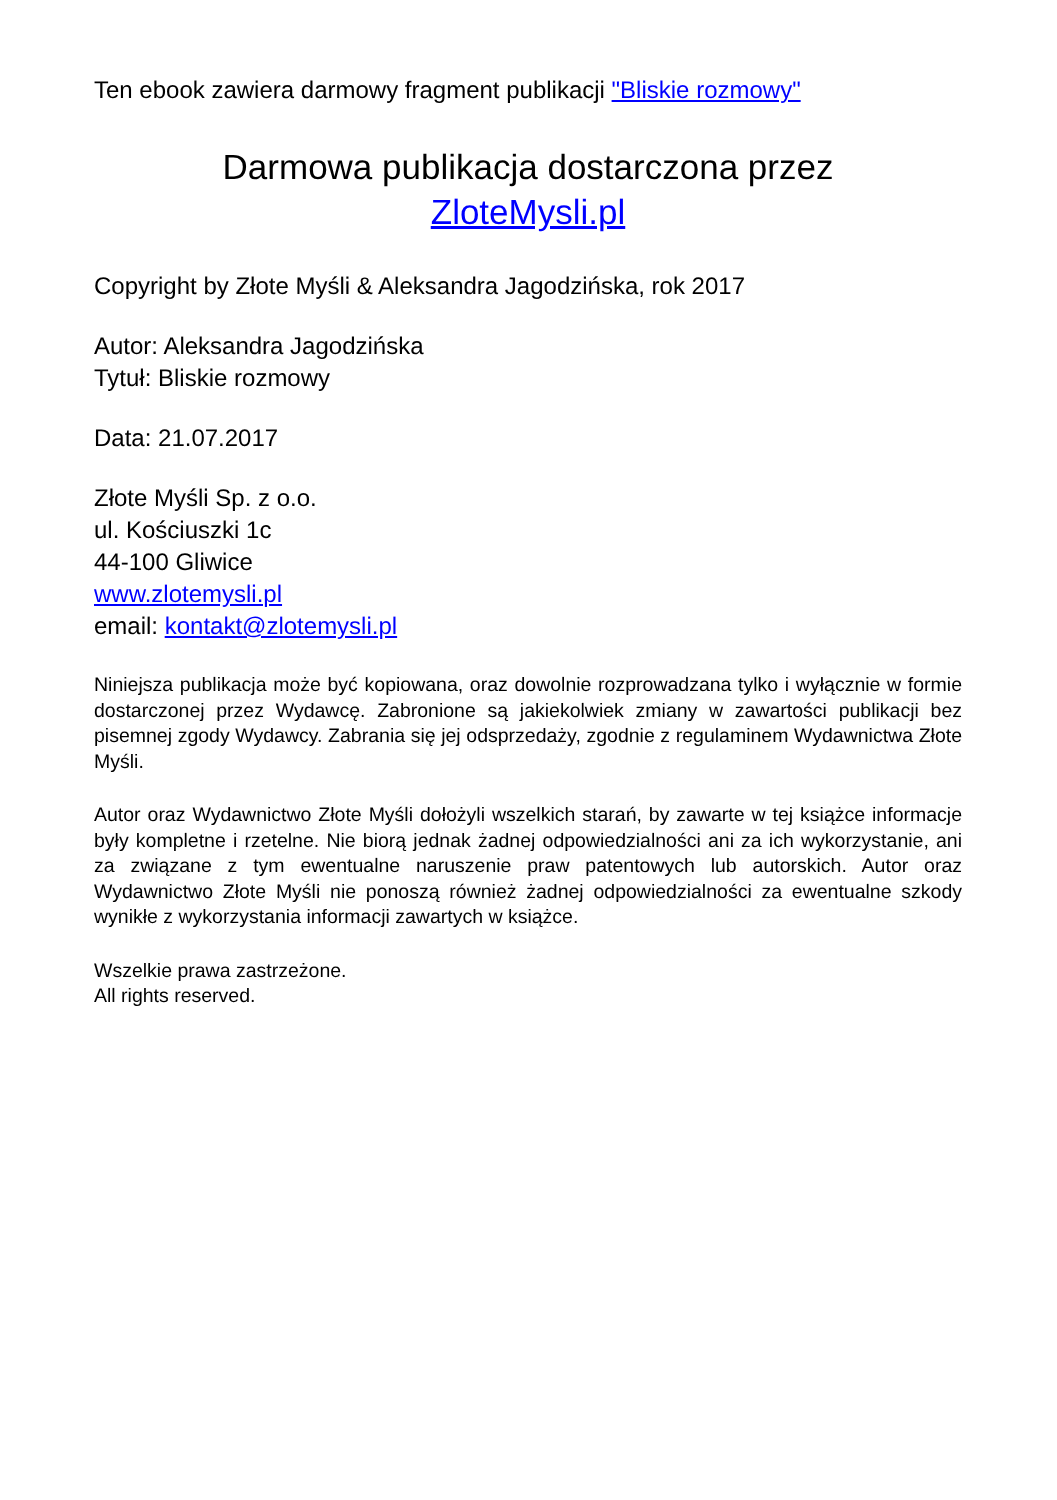Ten ebook zawiera darmowy fragment publikacji "Bliskie rozmowy"
Darmowa publikacja dostarczona przez
ZloteMysli.pl
Copyright by Złote Myśli & Aleksandra Jagodzińska, rok 2017
Autor: Aleksandra Jagodzińska
Tytuł: Bliskie rozmowy
Data: 21.07.2017
Złote Myśli Sp. z o.o.
ul. Kościuszki 1c
44-100 Gliwice
www.zlotemysli.pl
email: kontakt@zlotemysli.pl
Niniejsza publikacja może być kopiowana, oraz dowolnie rozprowadzana tylko i wyłącznie w formie dostarczonej przez Wydawcę. Zabronione są jakiekolwiek zmiany w zawartości publikacji bez pisemnej zgody Wydawcy. Zabrania się jej odsprzedaży, zgodnie z regulaminem Wydawnictwa Złote Myśli.
Autor oraz Wydawnictwo Złote Myśli dołożyli wszelkich starań, by zawarte w tej książce informacje były kompletne i rzetelne. Nie biorą jednak żadnej odpowiedzialności ani za ich wykorzystanie, ani za związane z tym ewentualne naruszenie praw patentowych lub autorskich. Autor oraz Wydawnictwo Złote Myśli nie ponoszą również żadnej odpowiedzialności za ewentualne szkody wynikłe z wykorzystania informacji zawartych w książce.
Wszelkie prawa zastrzeżone.
All rights reserved.